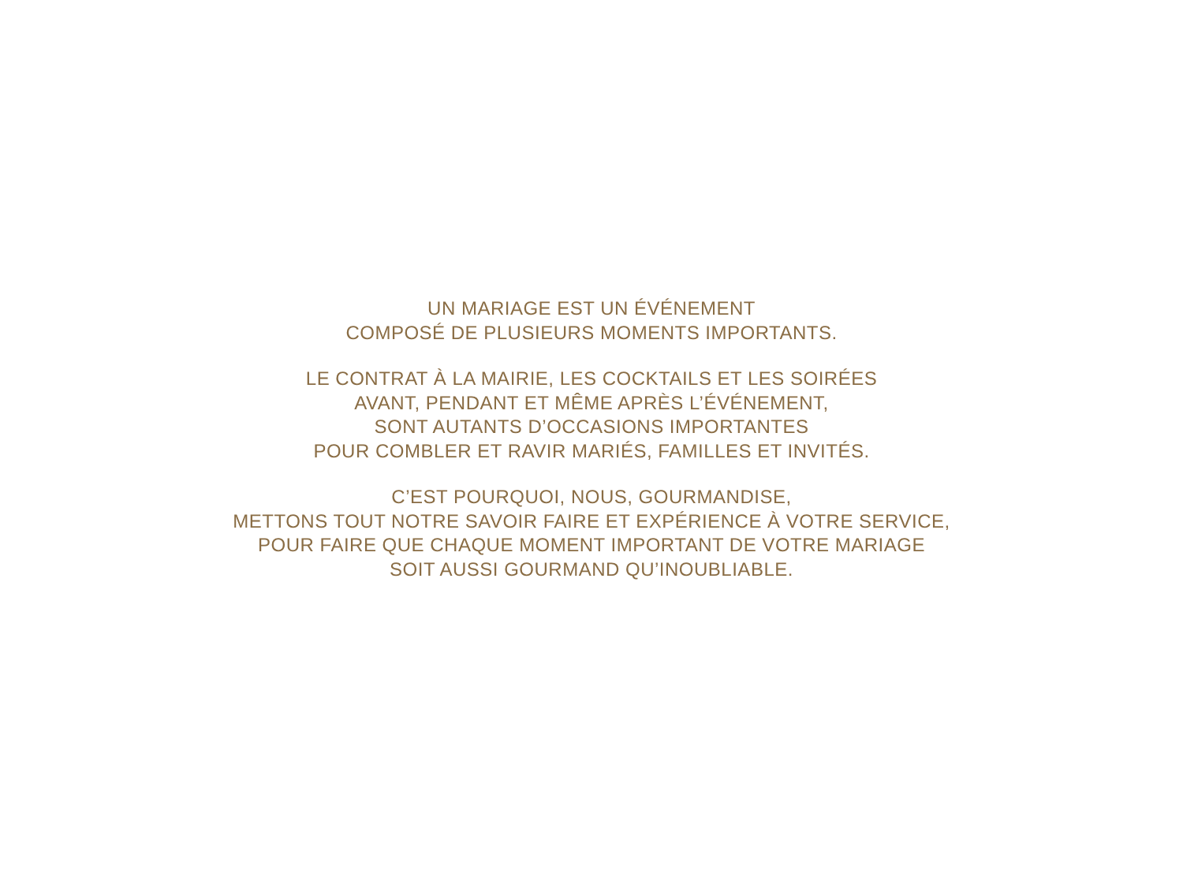UN MARIAGE EST UN ÉVÉNEMENT
COMPOSÉ DE PLUSIEURS MOMENTS IMPORTANTS.
LE CONTRAT À LA MAIRIE, LES COCKTAILS ET LES SOIRÉES
AVANT, PENDANT ET MÊME APRÈS L’ÉVÉNEMENT,
SONT AUTANTS D’OCCASIONS IMPORTANTES
POUR COMBLER ET RAVIR MARIÉS, FAMILLES ET INVITÉS.
C’EST POURQUOI, NOUS, GOURMANDISE,
METTONS TOUT NOTRE SAVOIR FAIRE ET EXPÉRIENCE À VOTRE SERVICE,
POUR FAIRE QUE CHAQUE MOMENT IMPORTANT DE VOTRE MARIAGE
SOIT AUSSI GOURMAND QU’INOUBLIABLE.